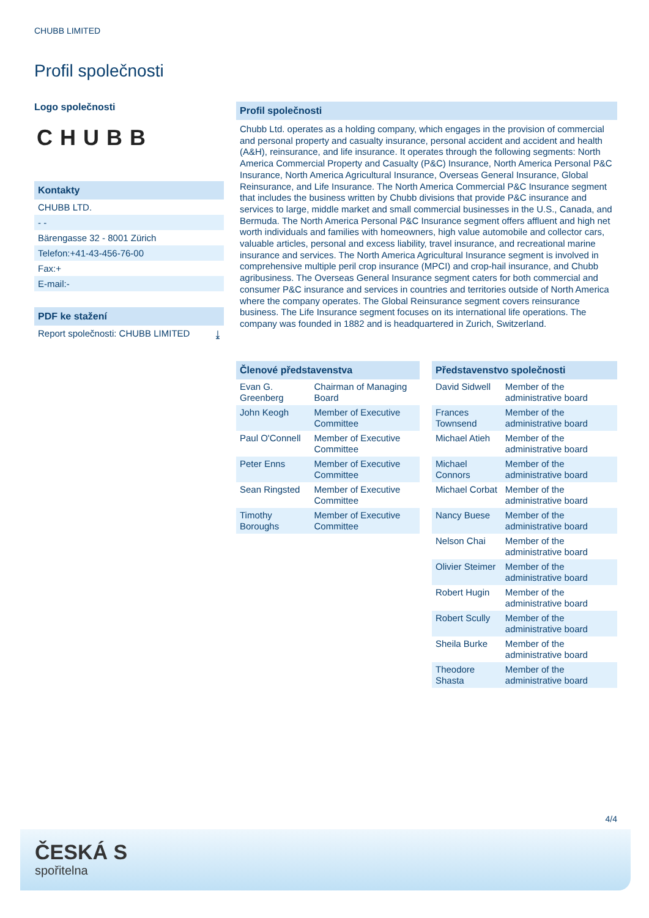CHUBB LIMITED
Profil společnosti
Logo společnosti
CHUBB
Kontakty
CHUBB LTD.
- -
Bärengasse 32 - 8001 Zürich
Telefon:+41-43-456-76-00
Fax:+
E-mail:-
PDF ke stažení
Report společnosti: CHUBB LIMITED ⤓
Profil společnosti
Chubb Ltd. operates as a holding company, which engages in the provision of commercial and personal property and casualty insurance, personal accident and accident and health (A&H), reinsurance, and life insurance. It operates through the following segments: North America Commercial Property and Casualty (P&C) Insurance, North America Personal P&C Insurance, North America Agricultural Insurance, Overseas General Insurance, Global Reinsurance, and Life Insurance. The North America Commercial P&C Insurance segment that includes the business written by Chubb divisions that provide P&C insurance and services to large, middle market and small commercial businesses in the U.S., Canada, and Bermuda. The North America Personal P&C Insurance segment offers affluent and high net worth individuals and families with homeowners, high value automobile and collector cars, valuable articles, personal and excess liability, travel insurance, and recreational marine insurance and services. The North America Agricultural Insurance segment is involved in comprehensive multiple peril crop insurance (MPCI) and crop-hail insurance, and Chubb agribusiness. The Overseas General Insurance segment caters for both commercial and consumer P&C insurance and services in countries and territories outside of North America where the company operates. The Global Reinsurance segment covers reinsurance business. The Life Insurance segment focuses on its international life operations. The company was founded in 1882 and is headquartered in Zurich, Switzerland.
Členové představenstva
| Evan G. Greenberg | Chairman of Managing Board |
| John Keogh | Member of Executive Committee |
| Paul O'Connell | Member of Executive Committee |
| Peter Enns | Member of Executive Committee |
| Sean Ringsted | Member of Executive Committee |
| Timothy Boroughs | Member of Executive Committee |
Představenstvo společnosti
| David Sidwell | Member of the administrative board |
| Frances Townsend | Member of the administrative board |
| Michael Atieh | Member of the administrative board |
| Michael Connors | Member of the administrative board |
| Michael Corbat | Member of the administrative board |
| Nancy Buese | Member of the administrative board |
| Nelson Chai | Member of the administrative board |
| Olivier Steimer | Member of the administrative board |
| Robert Hugin | Member of the administrative board |
| Robert Scully | Member of the administrative board |
| Sheila Burke | Member of the administrative board |
| Theodore Shasta | Member of the administrative board |
4/4
ČESKÁ S
spořitelna